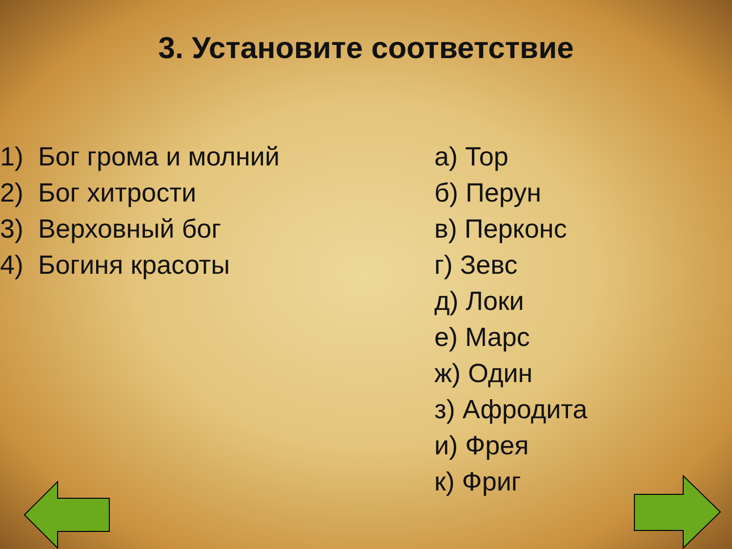3. Установите соответствие
1) Бог грома и молний
2) Бог хитрости
3) Верховный бог
4) Богиня красоты
а) Тор
б) Перун
в) Перконс
г) Зевс
д) Локи
е) Марс
ж) Один
з) Афродита
и) Фрея
к) Фриг